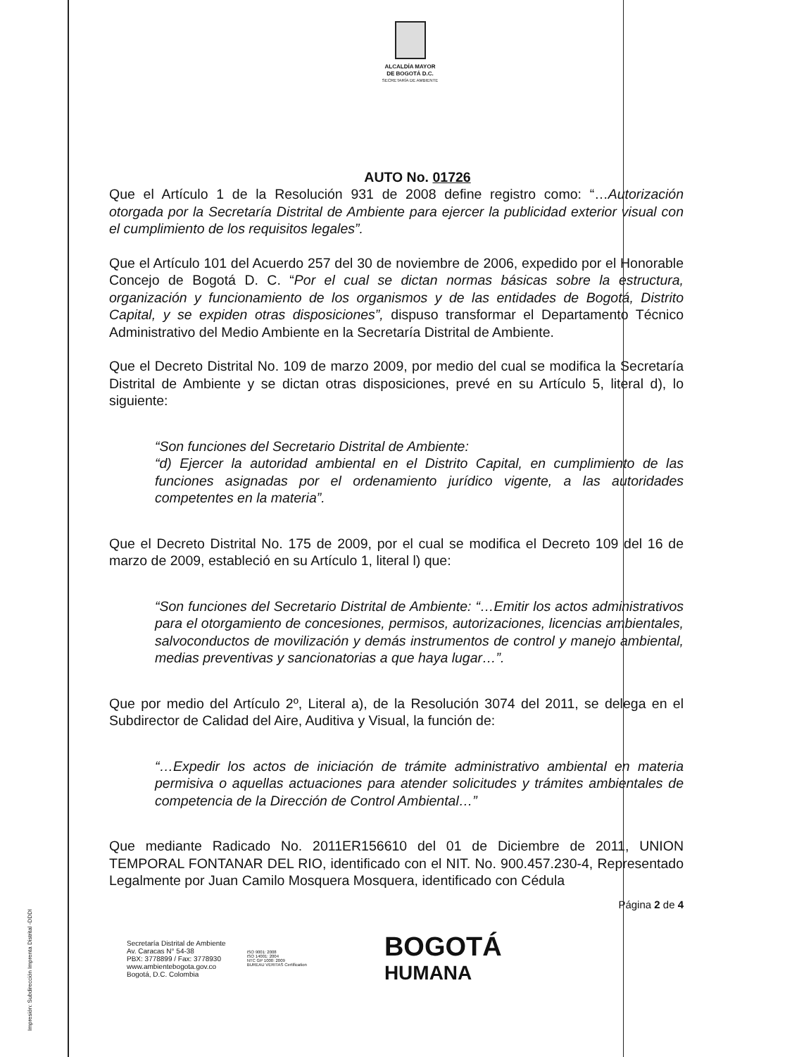ALCALDÍA MAYOR
DE BOGOTÁ D.C.
SECRETARÍA DE AMBIENTE
AUTO No. 01726
Que el Artículo 1 de la Resolución 931 de 2008 define registro como: “…Autorización otorgada por la Secretaría Distrital de Ambiente para ejercer la publicidad exterior visual con el cumplimiento de los requisitos legales”.
Que el Artículo 101 del Acuerdo 257 del 30 de noviembre de 2006, expedido por el Honorable Concejo de Bogotá D. C. “Por el cual se dictan normas básicas sobre la estructura, organización y funcionamiento de los organismos y de las entidades de Bogotá, Distrito Capital, y se expiden otras disposiciones”, dispuso transformar el Departamento Técnico Administrativo del Medio Ambiente en la Secretaría Distrital de Ambiente.
Que el Decreto Distrital No. 109 de marzo 2009, por medio del cual se modifica la Secretaría Distrital de Ambiente y se dictan otras disposiciones, prevé en su Artículo 5, literal d), lo siguiente:
“Son funciones del Secretario Distrital de Ambiente:
“d) Ejercer la autoridad ambiental en el Distrito Capital, en cumplimiento de las funciones asignadas por el ordenamiento jurídico vigente, a las autoridades competentes en la materia”.
Que el Decreto Distrital No. 175 de 2009, por el cual se modifica el Decreto 109 del 16 de marzo de 2009, estableció en su Artículo 1, literal l) que:
“Son funciones del Secretario Distrital de Ambiente: “…Emitir los actos administrativos para el otorgamiento de concesiones, permisos, autorizaciones, licencias ambientales, salvoconductos de movilización y demás instrumentos de control y manejo ambiental, medias preventivas y sancionatorias a que haya lugar…”.
Que por medio del Artículo 2º, Literal a), de la Resolución 3074 del 2011, se delega en el Subdirector de Calidad del Aire, Auditiva y Visual, la función de:
“…Expedir los actos de iniciación de trámite administrativo ambiental en materia permisiva o aquellas actuaciones para atender solicitudes y trámites ambientales de competencia de la Dirección de Control Ambiental…”
Que mediante Radicado No. 2011ER156610 del 01 de Diciembre de 2011, UNION TEMPORAL FONTANAR DEL RIO, identificado con el NIT. No. 900.457.230-4, Representado Legalmente por Juan Camilo Mosquera Mosquera, identificado con Cédula
Página 2 de 4
Secretaría Distrital de Ambiente
Av. Caracas N° 54-38
PBX: 3778899 / Fax: 3778930
www.ambientebogota.gov.co
Bogotá, D.C. Colombia
ISO 9001: 2008
ISO 14001: 2004
NTC GP 1000: 2009
BUREAU VERITAS Certification
BOGOTÁ
HUMANA
Impresión: Subdirección Imprenta Distrital -DDDI